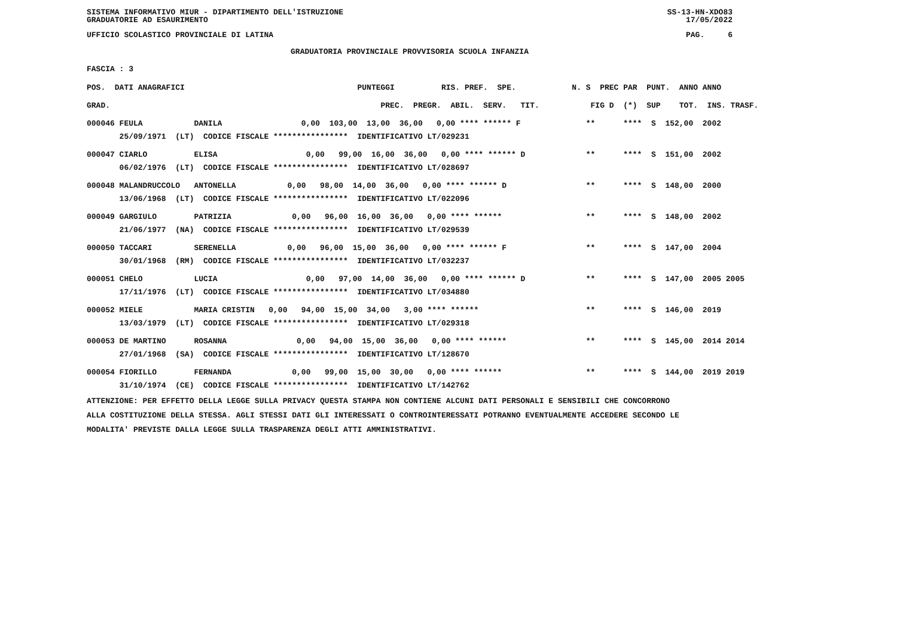SISTEMA INFORMATIVO MIUR - DIPARTIMENTO DELL'ISTRUZIONE SS-13-HN-XDO83
GRADUATORIE AD ESAURIMENTO 17/05/2022
UFFICIO SCOLASTICO PROVINCIALE DI LATINA PAG. 6
GRADUATORIA PROVINCIALE PROVVISORIA SCUOLA INFANZIA
FASCIA : 3
| POS. DATI ANAGRAFICI | PUNTEGGI RIS. PREF. SPE. | N. S PREC PAR PUNT. ANNO ANNO |
| --- | --- | --- |
| GRAD. | PREC. PREGR. ABIL. SERV. TIT. | FIG D (*) SUP TOT. INS. TRASF. |
| 000046 FEULA DANILA | 0,00 103,00 13,00 36,00 0,00 **** ****** F | ** **** S 152,00 2002 |
| 25/09/1971 (LT) CODICE FISCALE **************** IDENTIFICATIVO LT/029231 | | |
| 000047 CIARLO ELISA | 0,00 99,00 16,00 36,00 0,00 **** ****** D | ** **** S 151,00 2002 |
| 06/02/1976 (LT) CODICE FISCALE **************** IDENTIFICATIVO LT/028697 | | |
| 000048 MALANDRUCCOLO ANTONELLA | 0,00 98,00 14,00 36,00 0,00 **** ****** D | ** **** S 148,00 2000 |
| 13/06/1968 (LT) CODICE FISCALE **************** IDENTIFICATIVO LT/022096 | | |
| 000049 GARGIULO PATRIZIA | 0,00 96,00 16,00 36,00 0,00 **** ****** | ** **** S 148,00 2002 |
| 21/06/1977 (NA) CODICE FISCALE **************** IDENTIFICATIVO LT/029539 | | |
| 000050 TACCARI SERENELLA | 0,00 96,00 15,00 36,00 0,00 **** ****** F | ** **** S 147,00 2004 |
| 30/01/1968 (RM) CODICE FISCALE **************** IDENTIFICATIVO LT/032237 | | |
| 000051 CHELO LUCIA | 0,00 97,00 14,00 36,00 0,00 **** ****** D | ** **** S 147,00 2005 2005 |
| 17/11/1976 (LT) CODICE FISCALE **************** IDENTIFICATIVO LT/034880 | | |
| 000052 MIELE MARIA CRISTIN | 0,00 94,00 15,00 34,00 3,00 **** ****** | ** **** S 146,00 2019 |
| 13/03/1979 (LT) CODICE FISCALE **************** IDENTIFICATIVO LT/029318 | | |
| 000053 DE MARTINO ROSANNA | 0,00 94,00 15,00 36,00 0,00 **** ****** | ** **** S 145,00 2014 2014 |
| 27/01/1968 (SA) CODICE FISCALE **************** IDENTIFICATIVO LT/128670 | | |
| 000054 FIORILLO FERNANDA | 0,00 99,00 15,00 30,00 0,00 **** ****** | ** **** S 144,00 2019 2019 |
| 31/10/1974 (CE) CODICE FISCALE **************** IDENTIFICATIVO LT/142762 | | |
ATTENZIONE: PER EFFETTO DELLA LEGGE SULLA PRIVACY QUESTA STAMPA NON CONTIENE ALCUNI DATI PERSONALI E SENSIBILI CHE CONCORRONO
ALLA COSTITUZIONE DELLA STESSA. AGLI STESSI DATI GLI INTERESSATI O CONTROINTERESSATI POTRANNO EVENTUALMENTE ACCEDERE SECONDO LE
MODALITA' PREVISTE DALLA LEGGE SULLA TRASPARENZA DEGLI ATTI AMMINISTRATIVI.